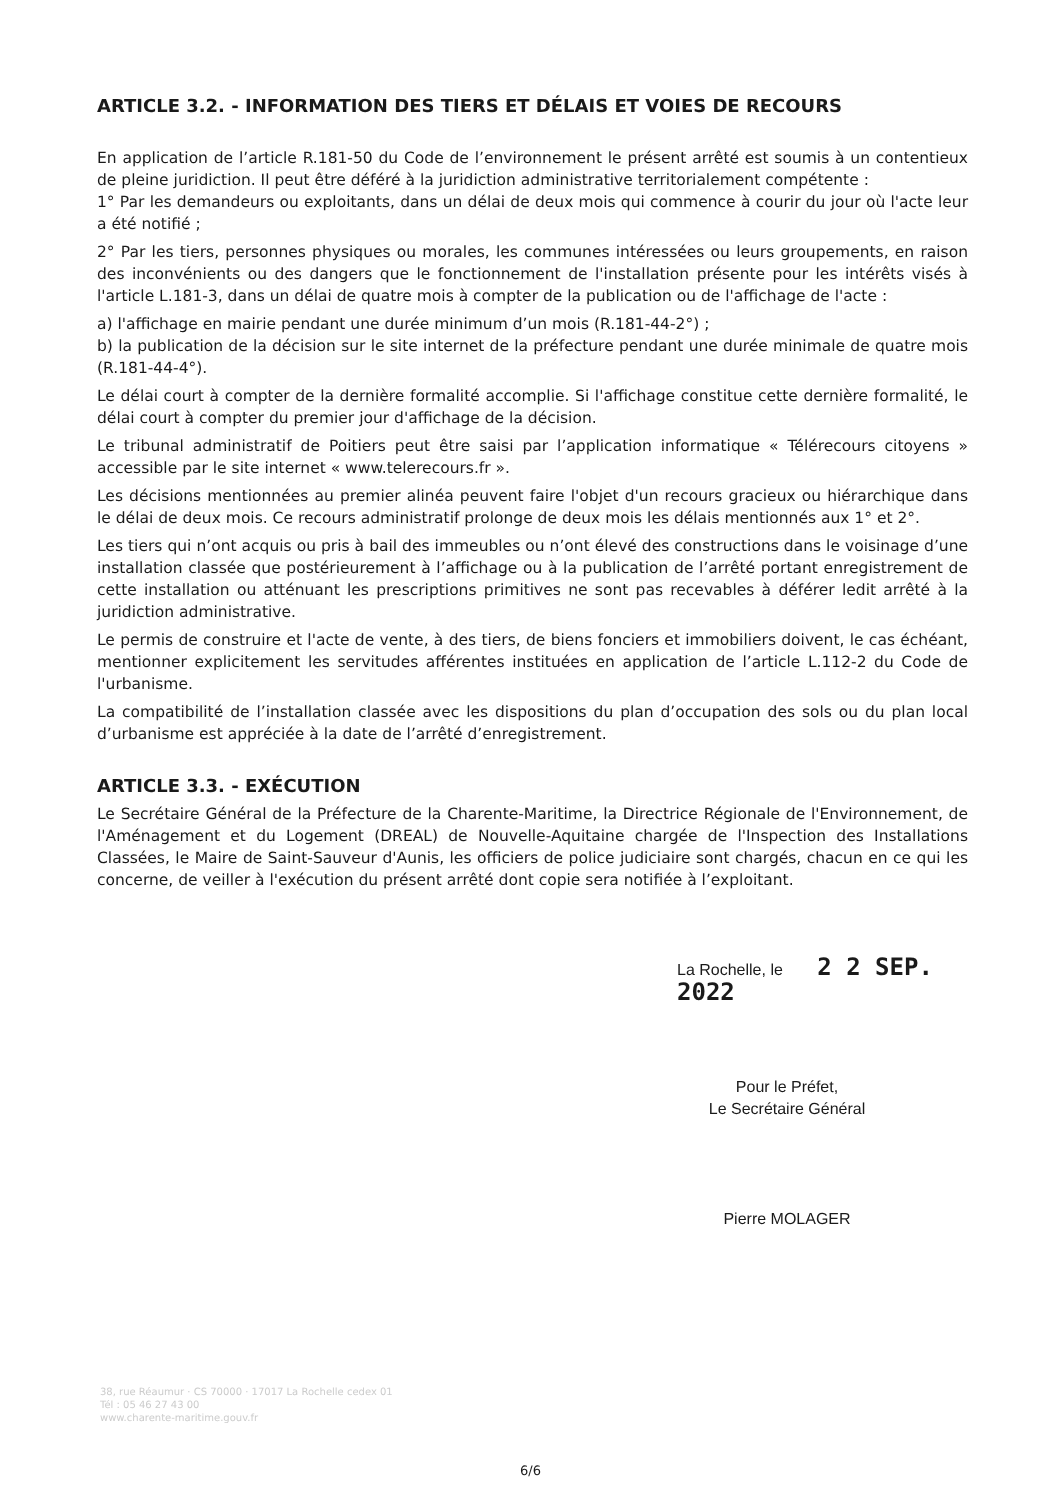ARTICLE 3.2. - INFORMATION DES TIERS ET DÉLAIS ET VOIES DE RECOURS
En application de l’article R.181-50 du Code de l’environnement le présent arrêté est soumis à un contentieux de pleine juridiction. Il peut être déféré à la juridiction administrative territorialement compétente :
1° Par les demandeurs ou exploitants, dans un délai de deux mois qui commence à courir du jour où l'acte leur a été notifié ;
2° Par les tiers, personnes physiques ou morales, les communes intéressées ou leurs groupements, en raison des inconvénients ou des dangers que le fonctionnement de l'installation présente pour les intérêts visés à l'article L.181-3, dans un délai de quatre mois à compter de la publication ou de l'affichage de l'acte :
a) l'affichage en mairie pendant une durée minimum d’un mois (R.181-44-2°) ;
b) la publication de la décision sur le site internet de la préfecture pendant une durée minimale de quatre mois (R.181-44-4°).
Le délai court à compter de la dernière formalité accomplie. Si l'affichage constitue cette dernière formalité, le délai court à compter du premier jour d'affichage de la décision.
Le tribunal administratif de Poitiers peut être saisi par l’application informatique « Télérecours citoyens » accessible par le site internet « www.telerecours.fr ».
Les décisions mentionnées au premier alinéa peuvent faire l'objet d'un recours gracieux ou hiérarchique dans le délai de deux mois. Ce recours administratif prolonge de deux mois les délais mentionnés aux 1° et 2°.
Les tiers qui n’ont acquis ou pris à bail des immeubles ou n’ont élevé des constructions dans le voisinage d’une installation classée que postérieurement à l’affichage ou à la publication de l’arrêté portant enregistrement de cette installation ou atténuant les prescriptions primitives ne sont pas recevables à déférer ledit arrêté à la juridiction administrative.
Le permis de construire et l'acte de vente, à des tiers, de biens fonciers et immobiliers doivent, le cas échéant, mentionner explicitement les servitudes afférentes instituées en application de l’article L.112-2 du Code de l'urbanisme.
La compatibilité de l’installation classée avec les dispositions du plan d’occupation des sols ou du plan local d’urbanisme est appréciée à la date de l’arrêté d’enregistrement.
ARTICLE 3.3. - EXÉCUTION
Le Secrétaire Général de la Préfecture de la Charente-Maritime, la Directrice Régionale de l'Environnement, de l'Aménagement et du Logement (DREAL) de Nouvelle-Aquitaine chargée de l'Inspection des Installations Classées, le Maire de Saint-Sauveur d'Aunis, les officiers de police judiciaire sont chargés, chacun en ce qui les concerne, de veiller à l'exécution du présent arrêté dont copie sera notifiée à l’exploitant.
La Rochelle, le 2 2 SEP. 2022
Pour le Préfet,
Le Secrétaire Général
Pierre MOLAGER
38, rue Réaumur · CS 70000 · 17017 La Rochelle cedex 01
Tél : 05 46 27 43 00
www.charente-maritime.gouv.fr
6/6